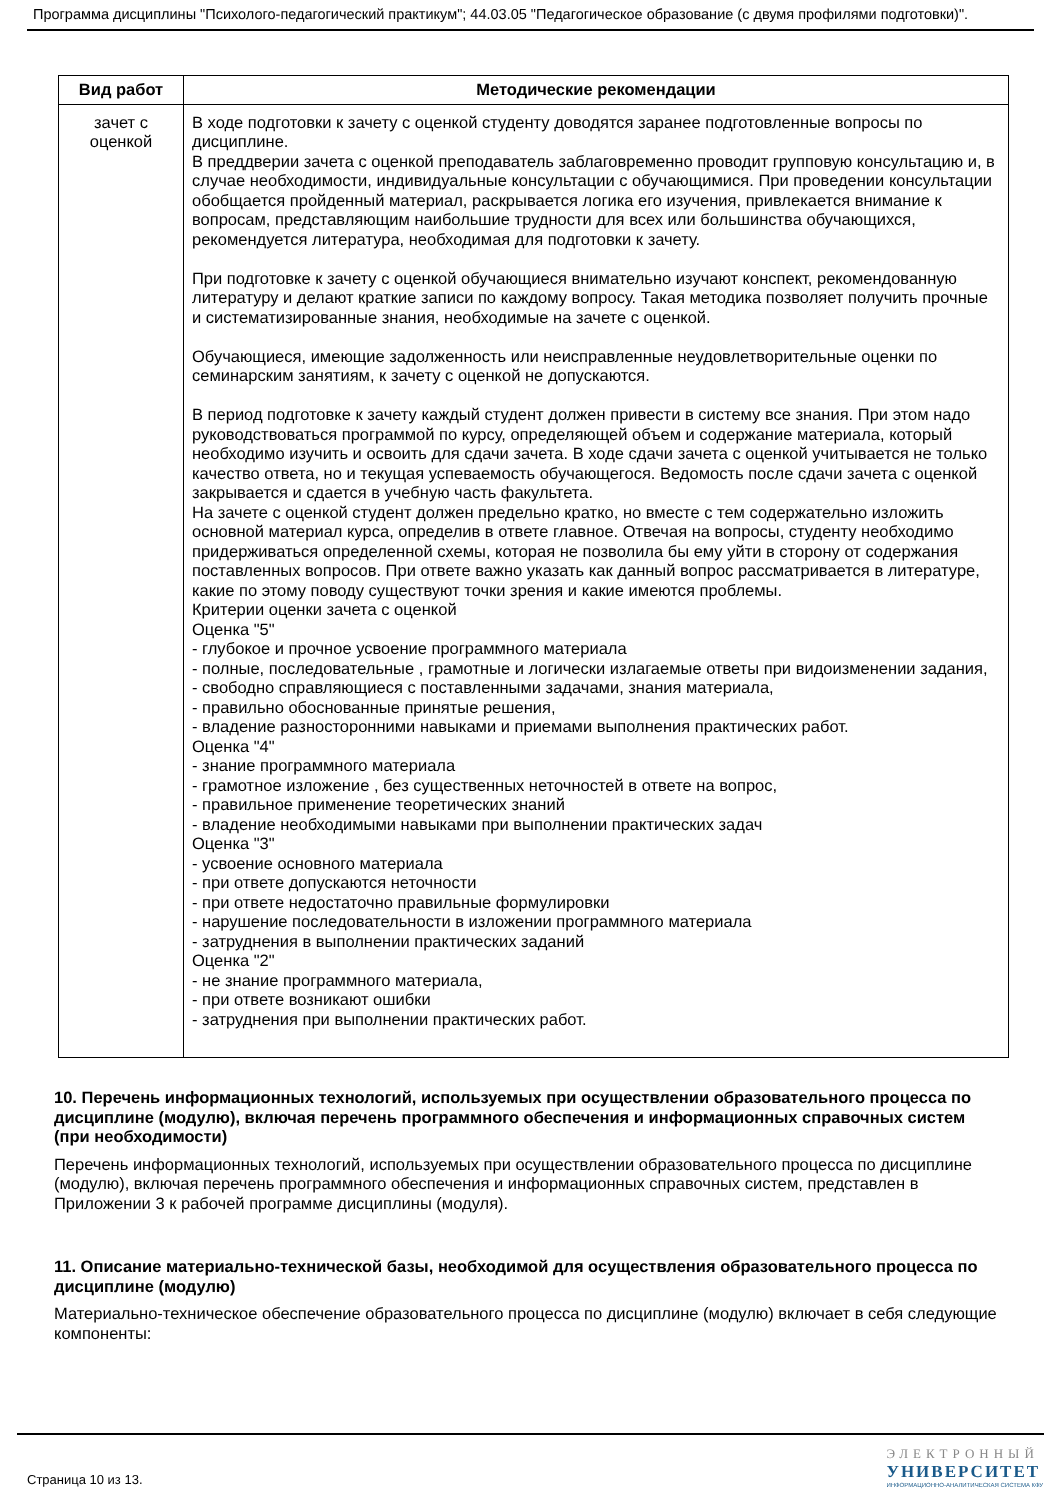Программа дисциплины "Психолого-педагогический практикум"; 44.03.05 "Педагогическое образование (с двумя профилями подготовки)".
| Вид работ | Методические рекомендации |
| --- | --- |
| зачет с оценкой | В ходе подготовки к зачету с оценкой студенту доводятся заранее подготовленные вопросы по дисциплине. В преддверии зачета с оценкой преподаватель заблаговременно проводит групповую консультацию и, в случае необходимости, индивидуальные консультации с обучающимися. При проведении консультации обобщается пройденный материал, раскрывается логика его изучения, привлекается внимание к вопросам, представляющим наибольшие трудности для всех или большинства обучающихся, рекомендуется литература, необходимая для подготовки к зачету. При подготовке к зачету с оценкой обучающиеся внимательно изучают конспект, рекомендованную литературу и делают краткие записи по каждому вопросу. Такая методика позволяет получить прочные и систематизированные знания, необходимые на зачете с оценкой. Обучающиеся, имеющие задолженность или неисправленные неудовлетворительные оценки по семинарским занятиям, к зачету с оценкой не допускаются. В период подготовке к зачету каждый студент должен привести в систему все знания. При этом надо руководствоваться программой по курсу, определяющей объем и содержание материала, который необходимо изучить и освоить для сдачи зачета. В ходе сдачи зачета с оценкой учитывается не только качество ответа, но и текущая успеваемость обучающегося. Ведомость после сдачи зачета с оценкой закрывается и сдается в учебную часть факультета. На зачете с оценкой студент должен предельно кратко, но вместе с тем содержательно изложить основной материал курса, определив в ответе главное. Отвечая на вопросы, студенту необходимо придерживаться определенной схемы, которая не позволила бы ему уйти в сторону от содержания поставленных вопросов. При ответе важно указать как данный вопрос рассматривается в литературе, какие по этому поводу существуют точки зрения и какие имеются проблемы. Критерии оценки зачета с оценкой Оценка "5" - глубокое и прочное усвоение программного материала - полные, последовательные , грамотные и логически излагаемые ответы при видоизменении задания, - свободно справляющиеся с поставленными задачами, знания материала, - правильно обоснованные принятые решения, - владение разносторонними навыками и приемами выполнения практических работ. Оценка "4" - знание программного материала - грамотное изложение , без существенных неточностей в ответе на вопрос, - правильное применение теоретических знаний - владение необходимыми навыками при выполнении практических задач Оценка "3" - усвоение основного материала - при ответе допускаются неточности - при ответе недостаточно правильные формулировки - нарушение последовательности в изложении программного материала - затруднения в выполнении практических заданий Оценка "2" - не знание программного материала, - при ответе возникают ошибки - затруднения при выполнении практических работ. |
10. Перечень информационных технологий, используемых при осуществлении образовательного процесса по дисциплине (модулю), включая перечень программного обеспечения и информационных справочных систем (при необходимости)
Перечень информационных технологий, используемых при осуществлении образовательного процесса по дисциплине (модулю), включая перечень программного обеспечения и информационных справочных систем, представлен в Приложении 3 к рабочей программе дисциплины (модуля).
11. Описание материально-технической базы, необходимой для осуществления образовательного процесса по дисциплине (модулю)
Материально-техническое обеспечение образовательного процесса по дисциплине (модулю) включает в себя следующие компоненты:
Страница 10 из 13.
ЭЛЕКТРОННЫЙ
УНИВЕРСИТЕТ
ИНФОРМАЦИОННО-АНАЛИТИЧЕСКАЯ СИСТЕМА КФУ